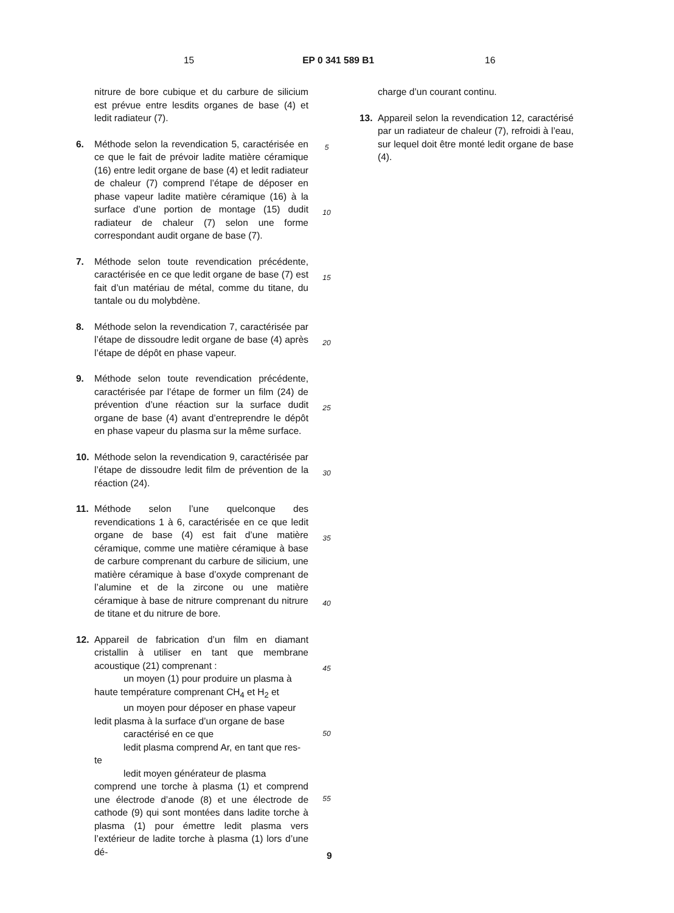15 EP 0 341 589 B1 16
nitrure de bore cubique et du carbure de silicium est prévue entre lesdits organes de base (4) et ledit radiateur (7).
6. Méthode selon la revendication 5, caractérisée en ce que le fait de prévoir ladite matière céramique (16) entre ledit organe de base (4) et ledit radiateur de chaleur (7) comprend l’étape de déposer en phase vapeur ladite matière céramique (16) à la surface d’une portion de montage (15) dudit radiateur de chaleur (7) selon une forme correspondant audit organe de base (7).
7. Méthode selon toute revendication précédente, caractérisée en ce que ledit organe de base (7) est fait d’un matériau de métal, comme du titane, du tantale ou du molybdène.
8. Méthode selon la revendication 7, caractérisée par l’étape de dissoudre ledit organe de base (4) après l’étape de dépôt en phase vapeur.
9. Méthode selon toute revendication précédente, caractérisée par l’étape de former un film (24) de prévention d’une réaction sur la surface dudit organe de base (4) avant d’entreprendre le dépôt en phase vapeur du plasma sur la même surface.
10. Méthode selon la revendication 9, caractérisée par l’étape de dissoudre ledit film de prévention de la réaction (24).
11. Méthode selon l’une quelconque des revendications 1 à 6, caractérisée en ce que ledit organe de base (4) est fait d’une matière céramique, comme une matière céramique à base de carbure comprenant du carbure de silicium, une matière céramique à base d’oxyde comprenant de l’alumine et de la zircone ou une matière céramique à base de nitrure comprenant du nitrure de titane et du nitrure de bore.
12. Appareil de fabrication d’un film en diamant cristallin à utiliser en tant que membrane acoustique (21) comprenant :
un moyen (1) pour produire un plasma à
haute température comprenant CH<sub>4</sub> et H<sub>2</sub> et
un moyen pour déposer en phase vapeur
ledit plasma à la surface d’un organe de base
caractérisé en ce que
ledit plasma comprend Ar, en tant que res-
te
ledit moyen générateur de plasma
comprend une torche à plasma (1) et comprend une électrode d’anode (8) et une électrode de cathode (9) qui sont montées dans ladite torche à plasma (1) pour émettre ledit plasma vers l’extérieur de ladite torche à plasma (1) lors d’une dé-
5
10
15
20
25
30
35
40
45
50
55
charge d’un courant continu.
13. Appareil selon la revendication 12, caractérisé par un radiateur de chaleur (7), refroidi à l’eau, sur lequel doit être monté ledit organe de base (4).
9